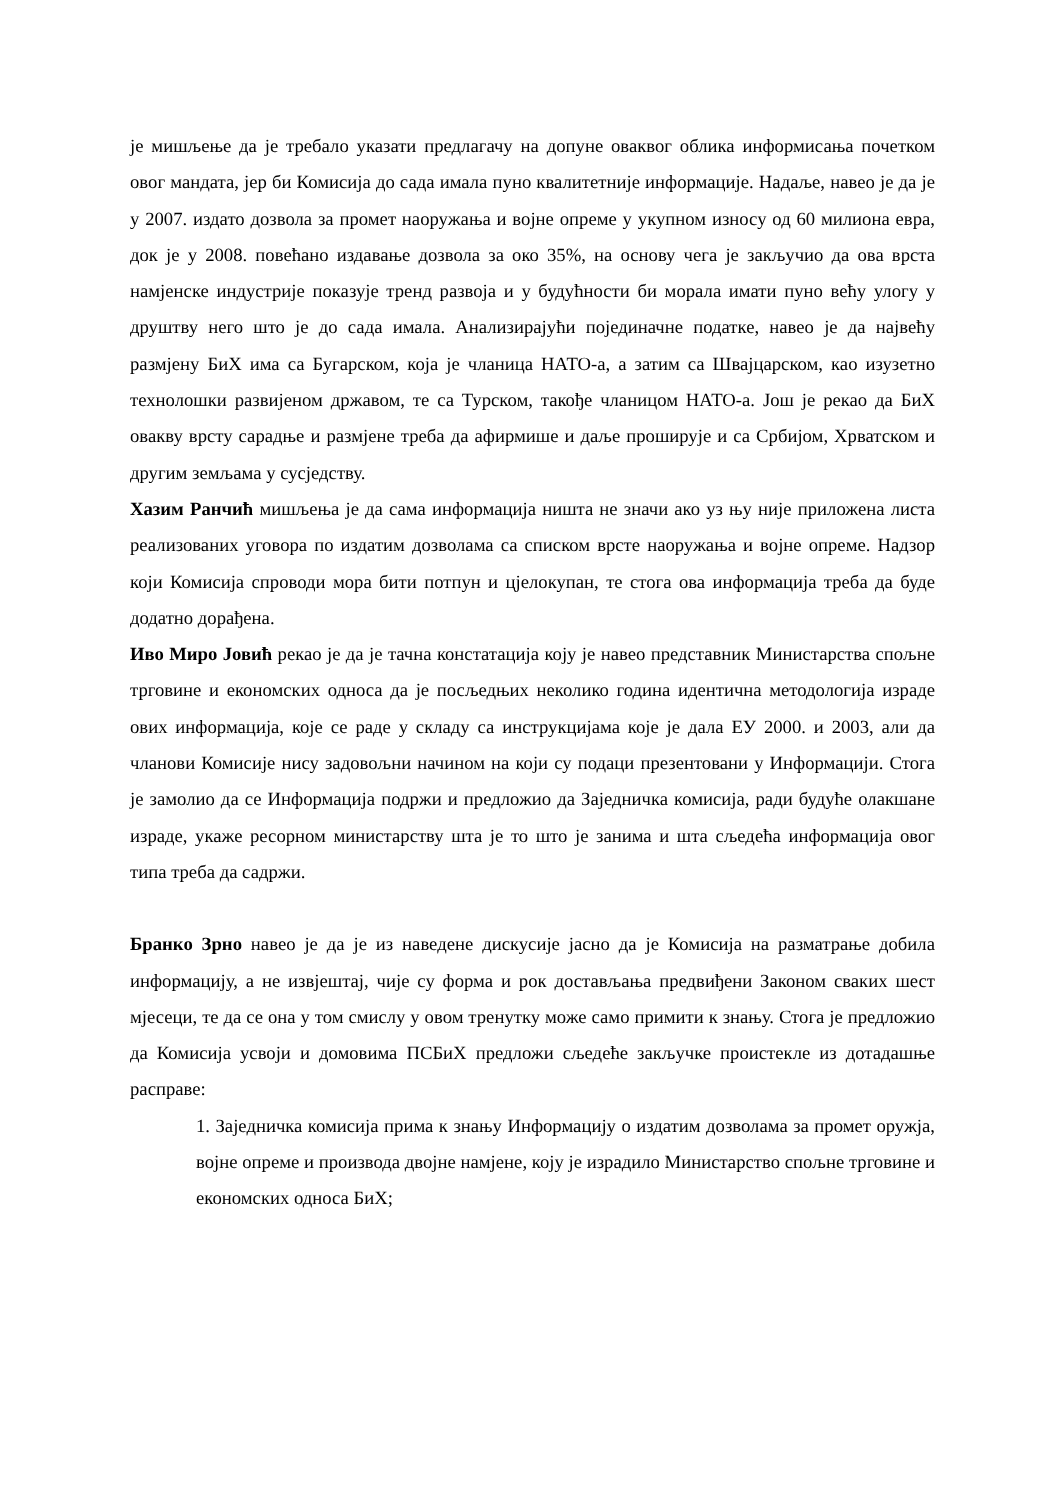је мишљење да је требало указати предлагачу на допуне оваквог облика информисања почетком овог мандата, јер би Комисија до сада имала пуно квалитетније информације. Надаље, навео је да је у 2007. издато дозвола за промет наоружања и војне опреме у укупном износу од 60 милиона евра, док је у 2008. повећано издавање дозвола за око 35%, на основу чега је закључио да ова врста намјенске индустрије показује тренд развоја и у будућности би морала имати пуно већу улогу у друштву него што је до сада имала. Анализирајући појединачне податке, навео је да највећу размјену БиХ има са Бугарском, која је чланица НАТО-а, а затим са Швајцарском, као изузетно технолошки развијеном државом, те са Турском, такође чланицом НАТО-а. Још је рекао да БиХ овакву врсту сарадње и размјене треба да афирмише и даље проширује и са Србијом, Хрватском и другим земљама у сусједству.
Хазим Ранчић мишљења је да сама информација ништа не значи ако уз њу није приложена листа реализованих уговора по издатим дозволама са списком врсте наоружања и војне опреме. Надзор који Комисија спроводи мора бити потпун и цјелокупан, те стога ова информација треба да буде додатно дорађена.
Иво Миро Јовић рекао је да је тачна констатација коју је навео представник Министарства спољне трговине и економских односа да је посљедњих неколико година идентична методологија израде ових информација, које се раде у складу са инструкцијама које је дала ЕУ 2000. и 2003, али да чланови Комисије нису задовољни начином на који су подаци презентовани у Информацији. Стога је замолио да се Информација подржи и предложио да Заједничка комисија, ради будуће олакшане израде, укаже ресорном министарству шта је то што је занима и шта сљедећа информација овог типа треба да садржи.
Бранко Зрно навео је да је из наведене дискусије јасно да је Комисија на разматрање добила информацију, а не извјештај, чије су форма и рок достављања предвиђени Законом сваких шест мјесеци, те да се она у том смислу у овом тренутку може само примити к знању. Стога је предложио да Комисија усвоји и домовима ПСБиХ предложи сљедеће закључке проистекле из дотадашње расправе:
1. Заједничка комисија прима к знању Информацију о издатим дозволама за промет оружја, војне опреме и производа двојне намјене, коју је израдило Министарство спољне трговине и економских односа БиХ;